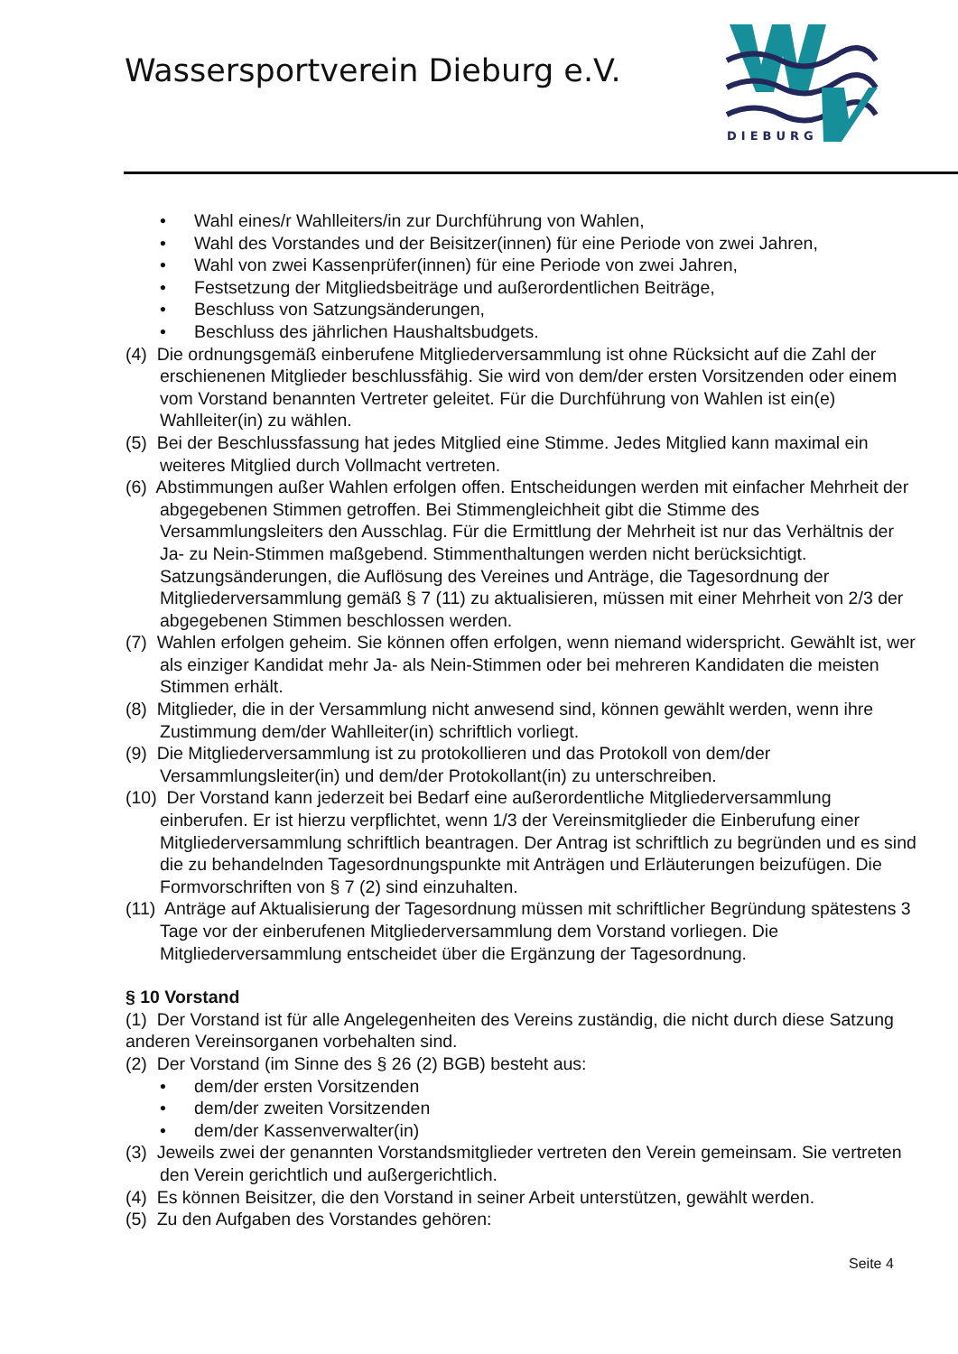Wassersportverein Dieburg e.V.
DIEBURG
• Wahl eines/r Wahlleiters/in zur Durchführung von Wahlen,
• Wahl des Vorstandes und der Beisitzer(innen) für eine Periode von zwei Jahren,
• Wahl von zwei Kassenprüfer(innen) für eine Periode von zwei Jahren,
• Festsetzung der Mitgliedsbeiträge und außerordentlichen Beiträge,
• Beschluss von Satzungsänderungen,
• Beschluss des jährlichen Haushaltsbudgets.
(4) Die ordnungsgemäß einberufene Mitgliederversammlung ist ohne Rücksicht auf die Zahl der erschienenen Mitglieder beschlussfähig. Sie wird von dem/der ersten Vorsitzenden oder einem vom Vorstand benannten Vertreter geleitet. Für die Durchführung von Wahlen ist ein(e) Wahlleiter(in) zu wählen.
(5) Bei der Beschlussfassung hat jedes Mitglied eine Stimme. Jedes Mitglied kann maximal ein weiteres Mitglied durch Vollmacht vertreten.
(6) Abstimmungen außer Wahlen erfolgen offen. Entscheidungen werden mit einfacher Mehrheit der abgegebenen Stimmen getroffen. Bei Stimmengleichheit gibt die Stimme des Versammlungsleiters den Ausschlag. Für die Ermittlung der Mehrheit ist nur das Verhältnis der Ja- zu Nein-Stimmen maßgebend. Stimmenthaltungen werden nicht berücksichtigt. Satzungsänderungen, die Auflösung des Vereines und Anträge, die Tagesordnung der Mitgliederversammlung gemäß § 7 (11) zu aktualisieren, müssen mit einer Mehrheit von 2/3 der abgegebenen Stimmen beschlossen werden.
(7) Wahlen erfolgen geheim. Sie können offen erfolgen, wenn niemand widerspricht. Gewählt ist, wer als einziger Kandidat mehr Ja- als Nein-Stimmen oder bei mehreren Kandidaten die meisten Stimmen erhält.
(8) Mitglieder, die in der Versammlung nicht anwesend sind, können gewählt werden, wenn ihre Zustimmung dem/der Wahlleiter(in) schriftlich vorliegt.
(9) Die Mitgliederversammlung ist zu protokollieren und das Protokoll von dem/der Versammlungsleiter(in) und dem/der Protokollant(in) zu unterschreiben.
(10) Der Vorstand kann jederzeit bei Bedarf eine außerordentliche Mitgliederversammlung einberufen. Er ist hierzu verpflichtet, wenn 1/3 der Vereinsmitglieder die Einberufung einer Mitgliederversammlung schriftlich beantragen. Der Antrag ist schriftlich zu begründen und es sind die zu behandelnden Tagesordnungspunkte mit Anträgen und Erläuterungen beizufügen. Die Formvorschriften von § 7 (2) sind einzuhalten.
(11) Anträge auf Aktualisierung der Tagesordnung müssen mit schriftlicher Begründung spätestens 3 Tage vor der einberufenen Mitgliederversammlung dem Vorstand vorliegen. Die Mitgliederversammlung entscheidet über die Ergänzung der Tagesordnung.
§ 10 Vorstand
(1) Der Vorstand ist für alle Angelegenheiten des Vereins zuständig, die nicht durch diese Satzung anderen Vereinsorganen vorbehalten sind.
(2) Der Vorstand (im Sinne des § 26 (2) BGB) besteht aus:
• dem/der ersten Vorsitzenden
• dem/der zweiten Vorsitzenden
• dem/der Kassenverwalter(in)
(3) Jeweils zwei der genannten Vorstandsmitglieder vertreten den Verein gemeinsam. Sie vertreten den Verein gerichtlich und außergerichtlich.
(4) Es können Beisitzer, die den Vorstand in seiner Arbeit unterstützen, gewählt werden.
(5) Zu den Aufgaben des Vorstandes gehören:
Seite 4